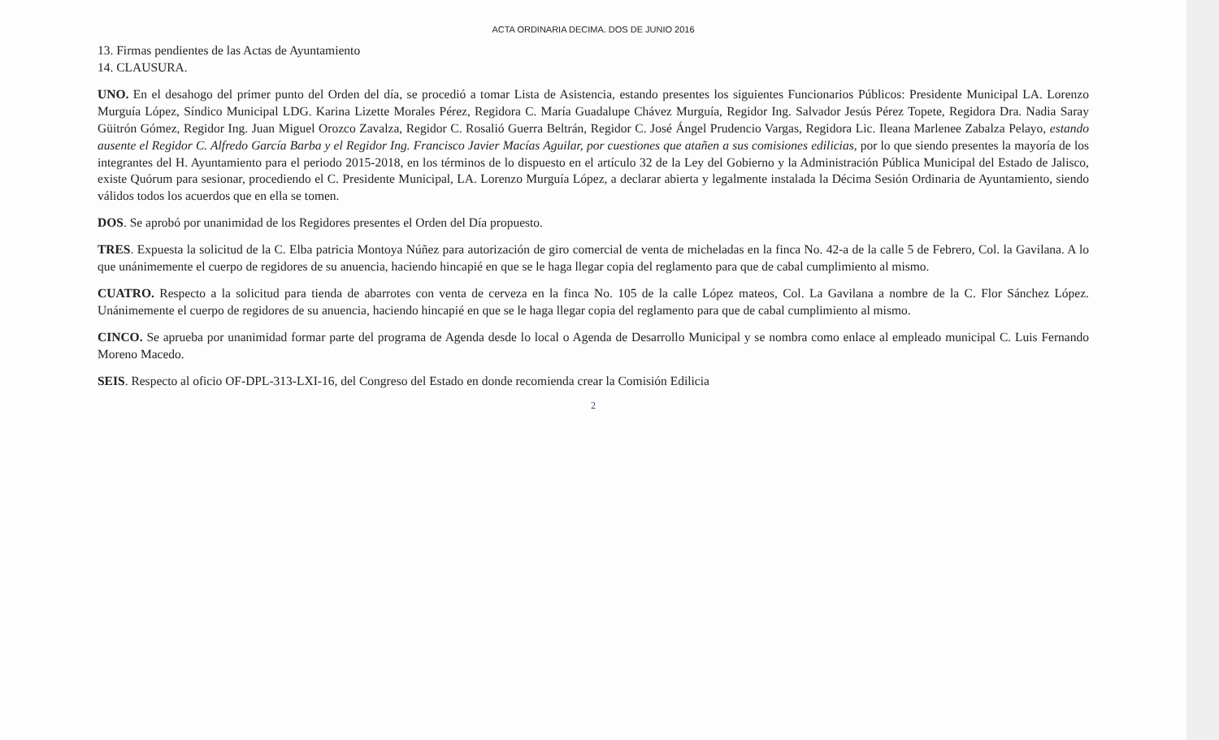ACTA ORDINARIA DECIMA. DOS DE JUNIO 2016
13. Firmas pendientes de las Actas de Ayuntamiento
14. CLAUSURA.
UNO. En el desahogo del primer punto del Orden del día, se procedió a tomar Lista de Asistencia, estando presentes los siguientes Funcionarios Públicos: Presidente Municipal LA. Lorenzo Murguía López, Síndico Municipal LDG. Karina Lizette Morales Pérez, Regidora C. María Guadalupe Chávez Murguía, Regidor Ing. Salvador Jesús Pérez Topete, Regidora Dra. Nadia Saray Güitrón Gómez, Regidor Ing. Juan Miguel Orozco Zavalza, Regidor C. Rosalió Guerra Beltrán, Regidor C. José Ángel Prudencio Vargas, Regidora Lic. Ileana Marlenee Zabalza Pelayo, estando ausente el Regidor C. Alfredo García Barba y el Regidor Ing. Francisco Javier Macías Aguilar, por cuestiones que atañen a sus comisiones edilicias, por lo que siendo presentes la mayoría de los integrantes del H. Ayuntamiento para el periodo 2015-2018, en los términos de lo dispuesto en el artículo 32 de la Ley del Gobierno y la Administración Pública Municipal del Estado de Jalisco, existe Quórum para sesionar, procediendo el C. Presidente Municipal, LA. Lorenzo Murguía López, a declarar abierta y legalmente instalada la Décima Sesión Ordinaria de Ayuntamiento, siendo válidos todos los acuerdos que en ella se tomen.
DOS. Se aprobó por unanimidad de los Regidores presentes el Orden del Día propuesto.
TRES. Expuesta la solicitud de la C. Elba patricia Montoya Núñez para autorización de giro comercial de venta de micheladas en la finca No. 42-a de la calle 5 de Febrero, Col. la Gavilana. A lo que unánimemente el cuerpo de regidores de su anuencia, haciendo hincapié en que se le haga llegar copia del reglamento para que de cabal cumplimiento al mismo.
CUATRO. Respecto a la solicitud para tienda de abarrotes con venta de cerveza en la finca No. 105 de la calle López mateos, Col. La Gavilana a nombre de la C. Flor Sánchez López. Unánimemente el cuerpo de regidores de su anuencia, haciendo hincapié en que se le haga llegar copia del reglamento para que de cabal cumplimiento al mismo.
CINCO. Se aprueba por unanimidad formar parte del programa de Agenda desde lo local o Agenda de Desarrollo Municipal y se nombra como enlace al empleado municipal C. Luis Fernando Moreno Macedo.
SEIS. Respecto al oficio OF-DPL-313-LXI-16, del Congreso del Estado en donde recomienda crear la Comisión Edilicia
2